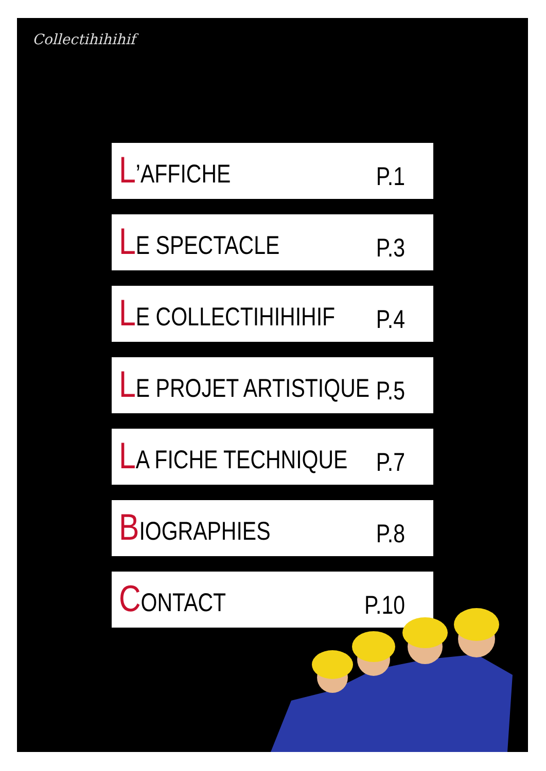Collectihihihif
L’AFFICHE P.1
LE SPECTACLE P.3
LE COLLECTIHIHIHIF P.4
LE PROJET ARTISTIQUE P.5
LA FICHE TECHNIQUE P.7
BIOGRAPHIES P.8
CONTACT P.10